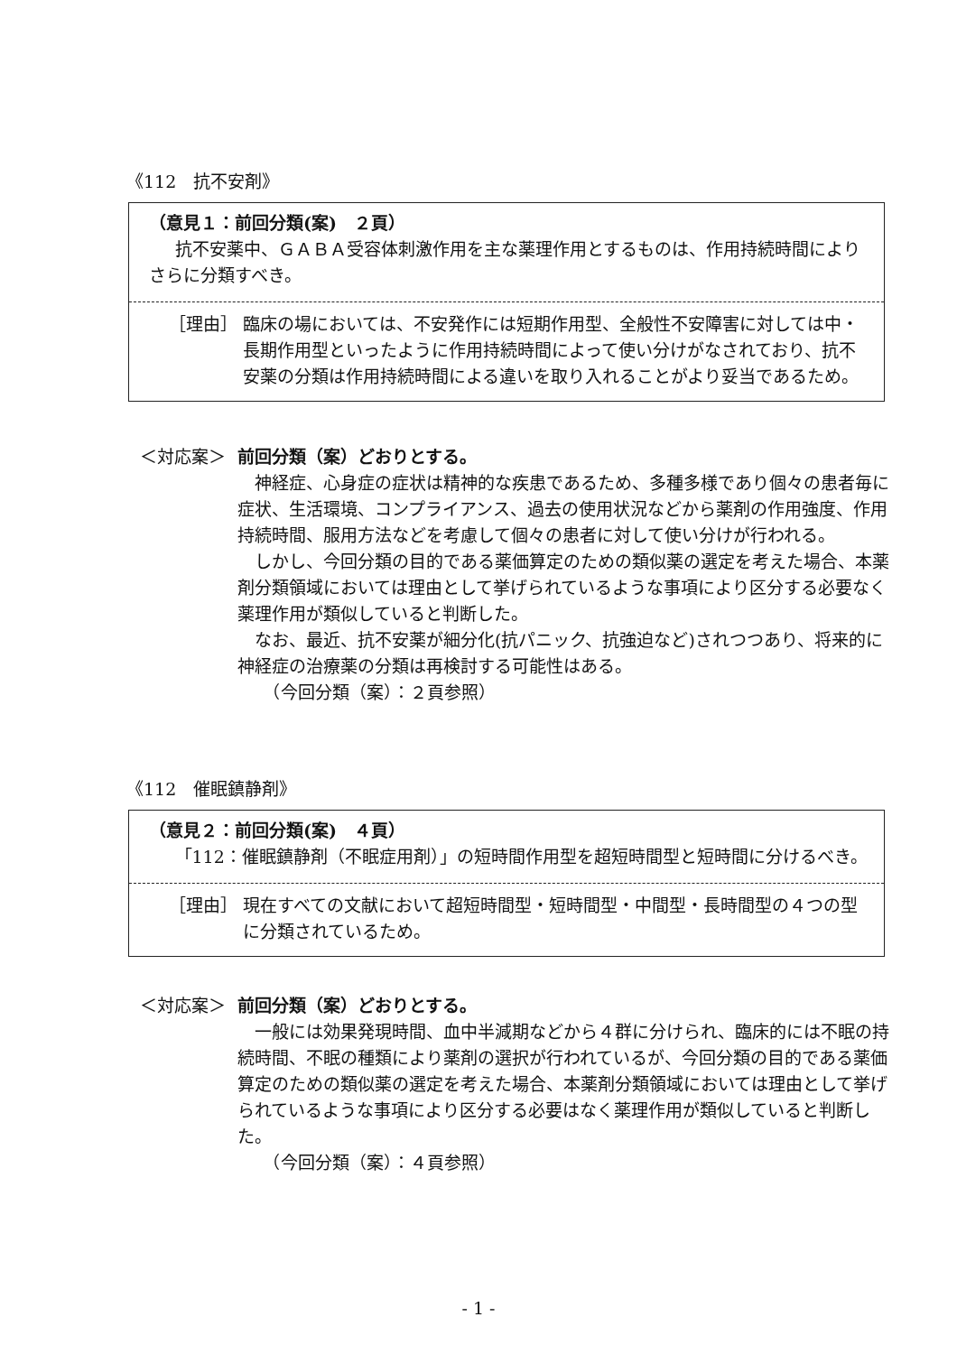《112　抗不安剤》
（意見１：前回分類(案)　２頁）
抗不安薬中、ＧＡＢＡ受容体刺激作用を主な薬理作用とするものは、作用持続時間によりさらに分類すべき。
［理由］ 臨床の場においては、不安発作には短期作用型、全般性不安障害に対しては中・長期作用型といったように作用持続時間によって使い分けがなされており、抗不安薬の分類は作用持続時間による違いを取り入れることがより妥当であるため。
＜対応案＞ 前回分類（案）どおりとする。
神経症、心身症の症状は精神的な疾患であるため、多種多様であり個々の患者毎に症状、生活環境、コンプライアンス、過去の使用状況などから薬剤の作用強度、作用持続時間、服用方法などを考慮して個々の患者に対して使い分けが行われる。
しかし、今回分類の目的である薬価算定のための類似薬の選定を考えた場合、本薬剤分類領域においては理由として挙げられているような事項により区分する必要なく薬理作用が類似していると判断した。
なお、最近、抗不安薬が細分化(抗パニック、抗強迫など)されつつあり、将来的に神経症の治療薬の分類は再検討する可能性はある。
　（今回分類（案）：２頁参照）
《112　催眠鎮静剤》
（意見２：前回分類(案)　４頁）
「112：催眠鎮静剤（不眠症用剤）」の短時間作用型を超短時間型と短時間に分けるべき。
［理由］ 現在すべての文献において超短時間型・短時間型・中間型・長時間型の４つの型に分類されているため。
＜対応案＞ 前回分類（案）どおりとする。
一般には効果発現時間、血中半減期などから４群に分けられ、臨床的には不眠の持続時間、不眠の種類により薬剤の選択が行われているが、今回分類の目的である薬価算定のための類似薬の選定を考えた場合、本薬剤分類領域においては理由として挙げられているような事項により区分する必要はなく薬理作用が類似していると判断した。
　（今回分類（案）：４頁参照）
- 1 -